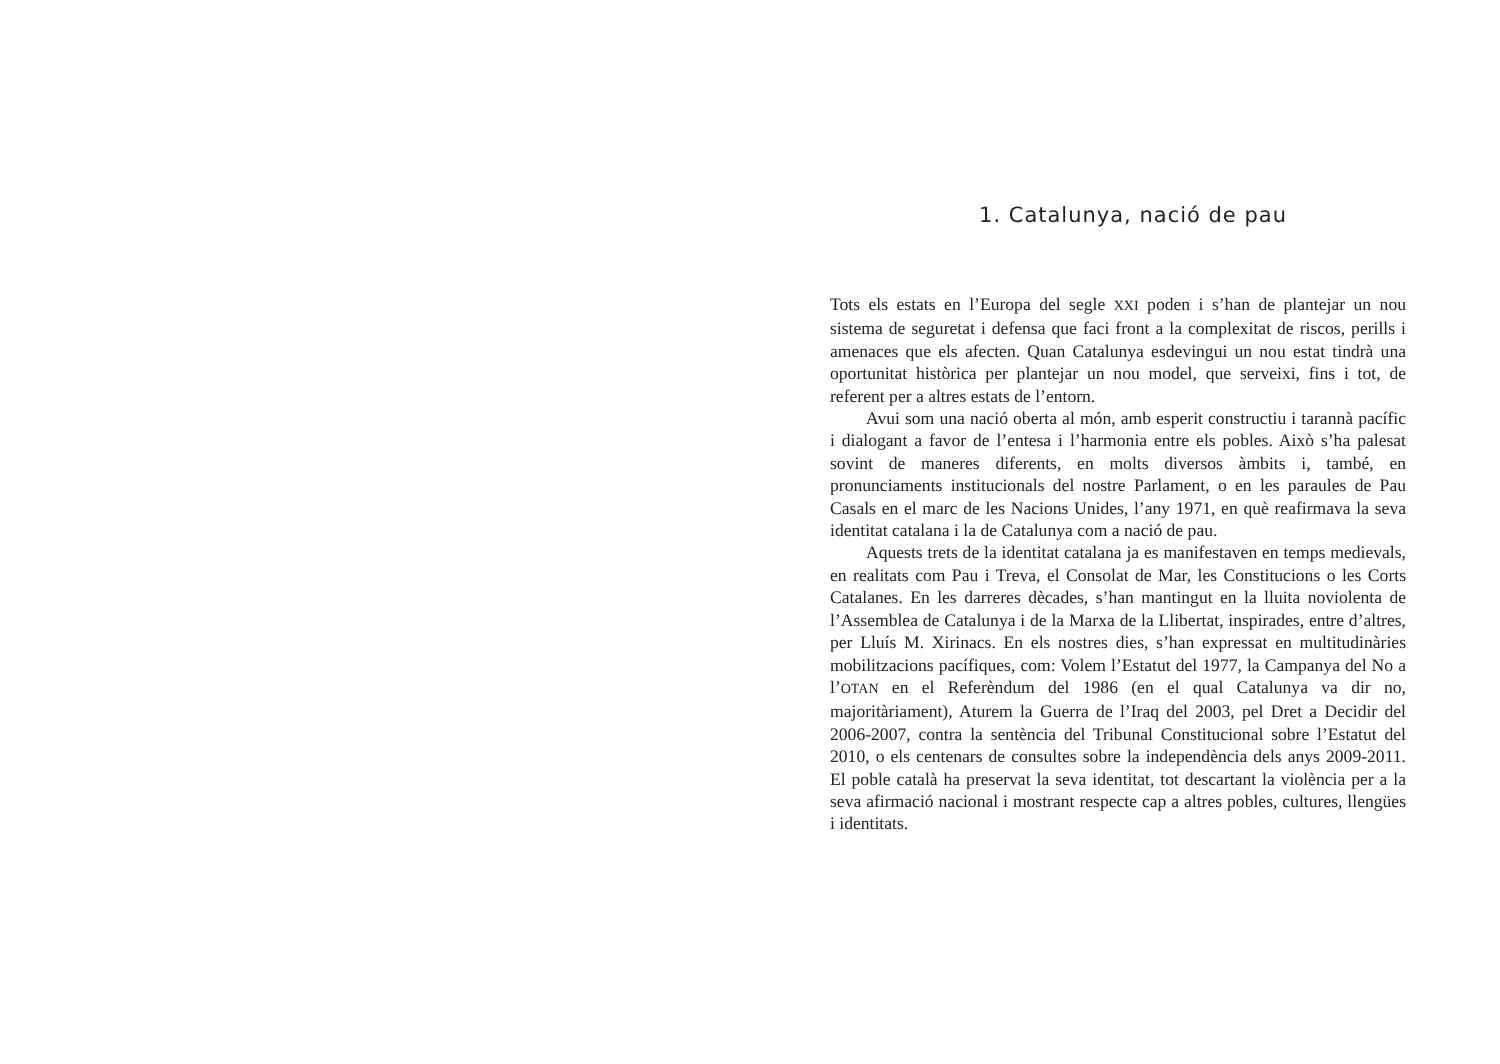1. Catalunya, nació de pau
Tots els estats en l’Europa del segle XXI poden i s’han de plantejar un nou sistema de seguretat i defensa que faci front a la complexitat de riscos, perills i amenaces que els afecten. Quan Catalunya esdevingui un nou estat tindrà una oportunitat històrica per plantejar un nou model, que serveixi, fins i tot, de referent per a altres estats de l’entorn.
Avui som una nació oberta al món, amb esperit constructiu i tarannà pacífic i dialogant a favor de l’entesa i l’harmonia entre els pobles. Això s’ha palesat sovint de maneres diferents, en molts diversos àmbits i, també, en pronunciaments institucionals del nostre Parlament, o en les paraules de Pau Casals en el marc de les Nacions Unides, l’any 1971, en què reafirmava la seva identitat catalana i la de Catalunya com a nació de pau.
Aquests trets de la identitat catalana ja es manifestaven en temps medievals, en realitats com Pau i Treva, el Consolat de Mar, les Constitucions o les Corts Catalanes. En les darreres dècades, s’han mantingut en la lluita noviolenta de l’Assemblea de Catalunya i de la Marxa de la Llibertat, inspirades, entre d’altres, per Lluís M. Xirinacs. En els nostres dies, s’han expressat en multitudinàries mobilitzacions pacífiques, com: Volem l’Estatut del 1977, la Campanya del No a l’OTAN en el Referèndum del 1986 (en el qual Catalunya va dir no, majoritàriament), Aturem la Guerra de l’Iraq del 2003, pel Dret a Decidir del 2006-2007, contra la sentència del Tribunal Constitucional sobre l’Estatut del 2010, o els centenars de consultes sobre la independència dels anys 2009-2011. El poble català ha preservat la seva identitat, tot descartant la violència per a la seva afirmació nacional i mostrant respecte cap a altres pobles, cultures, llengües i identitats.